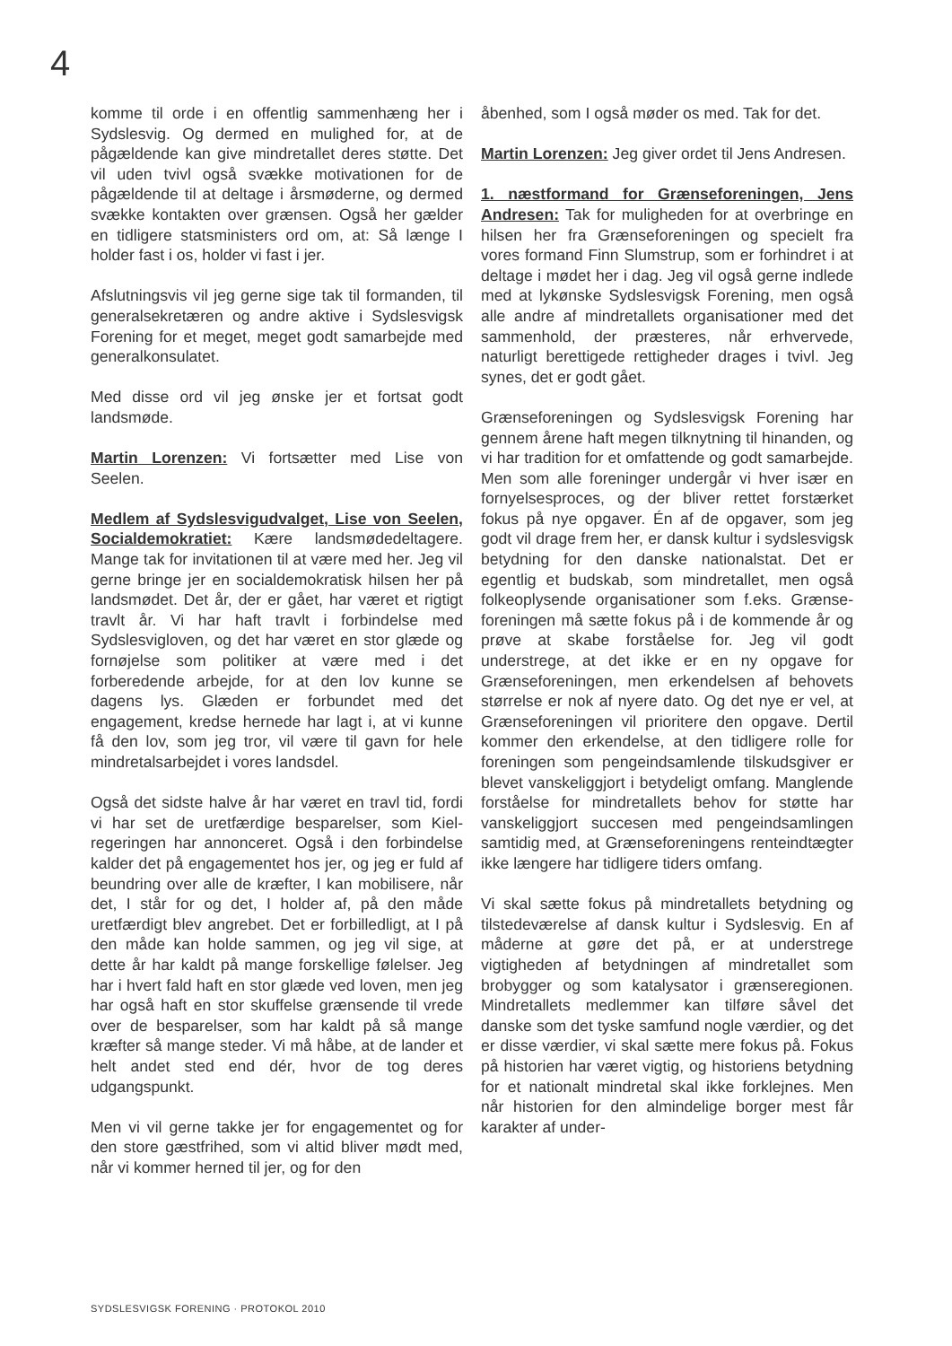4
komme til orde i en offentlig sammenhæng her i Sydslesvig. Og dermed en mulighed for, at de pågældende kan give mindretallet deres støtte. Det vil uden tvivl også svække motivationen for de pågældende til at deltage i årsmøderne, og dermed svække kontakten over grænsen. Også her gælder en tidligere statsministers ord om, at: Så længe I holder fast i os, holder vi fast i jer.
Afslutningsvis vil jeg gerne sige tak til forman­den, til generalsekretæren og andre aktive i Sydslesvigsk Forening for et meget, meget godt samarbejde med generalkonsulatet.
Med disse ord vil jeg ønske jer et fortsat godt landsmøde.
Martin Lorenzen: Vi fortsætter med Lise von Seelen.
Medlem af Sydslesvigudvalget, Lise von Seelen, Socialdemokratiet: Kære lands­mødedeltagere. Mange tak for invitationen til at være med her. Jeg vil gerne bringe jer en social­demokratisk hilsen her på landsmødet. Det år, der er gået, har været et rigtigt travlt år. Vi har haft travlt i forbindelse med Sydslesvigloven, og det har været en stor glæde og fornøjelse som politiker at være med i det forberedende arbej­de, for at den lov kunne se dagens lys. Glæden er forbundet med det engagement, kredse her­nede har lagt i, at vi kunne få den lov, som jeg tror, vil være til gavn for hele mindretalsarbejdet i vores landsdel.
Også det sidste halve år har været en travl tid, fordi vi har set de uretfærdige besparelser, som Kiel-regeringen har annonceret. Også i den for­bindelse kalder det på engagementet hos jer, og jeg er fuld af beundring over alle de kræfter, I kan mobilisere, når det, I står for og det, I hol­der af, på den måde uretfærdigt blev angrebet. Det er forbilledligt, at I på den måde kan holde sammen, og jeg vil sige, at dette år har kaldt på mange forskellige følelser. Jeg har i hvert fald haft en stor glæde ved loven, men jeg har også haft en stor skuffelse grænsende til vrede over de besparelser, som har kaldt på så mange kræfter så mange steder. Vi må håbe, at de lan­der et helt andet sted end dér, hvor de tog deres udgangspunkt.
Men vi vil gerne takke jer for engagementet og for den store gæstfrihed, som vi altid bliver mødt med, når vi kommer herned til jer, og for den
åbenhed, som I også møder os med. Tak for det.
Martin Lorenzen: Jeg giver ordet til Jens Andresen.
1. næstformand for Grænseforeningen, Jens Andresen: Tak for muligheden for at over­bringe en hilsen her fra Grænseforeningen og specielt fra vores formand Finn Slumstrup, som er forhindret i at deltage i mødet her i dag. Jeg vil også gerne indlede med at lykønske Syd­slesvigsk Forening, men også alle andre af min­dretallets organisationer med det sammenhold, der præsteres, når erhvervede, naturligt beret­tigede rettigheder drages i tvivl. Jeg synes, det er godt gået.
Grænseforeningen og Sydslesvigsk Forening har gennem årene haft megen tilknytning til hinanden, og vi har tradition for et omfattende og godt samarbejde. Men som alle foreninger undergår vi hver især en fornyelsesproces, og der bliver rettet forstærket fokus på nye op­gaver. Én af de opgaver, som jeg godt vil drage frem her, er dansk kultur i sydslesvigsk betyd­ning for den danske nationalstat. Det er egentlig et budskab, som mindretallet, men også folke­oplysende organisationer som f.eks. Grænse­foreningen må sætte fokus på i de kommen­de år og prøve at skabe forståelse for. Jeg vil godt understrege, at det ikke er en ny opgave for Grænseforeningen, men erkendelsen af behovets størrelse er nok af nyere dato. Og det nye er vel, at Grænseforeningen vil prioritere den opgave. Dertil kommer den erkendelse, at den tidligere rolle for foreningen som penge­indsamlende tilskudsgiver er blevet vanskelig­gjort i betydeligt omfang. Manglende forståelse for mindretallets behov for støtte har vanskelig­gjort succesen med pengeindsamlingen sam­tidig med, at Grænseforeningens renteindtæg­ter ikke længere har tidligere tiders omfang.
Vi skal sætte fokus på mindretallets betydning og tilstedeværelse af dansk kultur i Sydslesvig. En af måderne at gøre det på, er at understrege vigtigheden af betydningen af mindretallet som brobygger og som katalysator i grænseregio­nen. Mindretallets medlemmer kan tilføre såvel det danske som det tyske samfund nogle vær­dier, og det er disse værdier, vi skal sætte mere fokus på. Fokus på historien har været vigtig, og historiens betydning for et nationalt mindretal skal ikke forklejnes. Men når historien for den almindelige borger mest får karakter af under-
SYDSLESVIGSK FORENING · PROTOKOL 2010